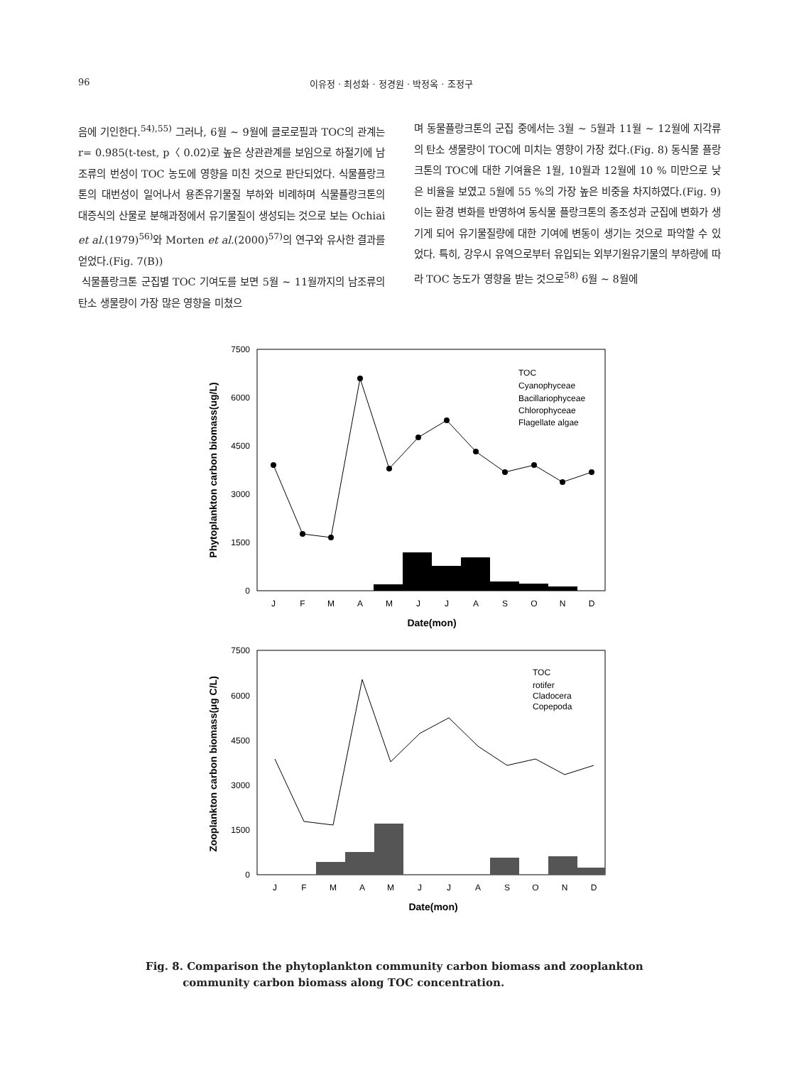96 이유정 · 최성화 · 정경원 · 박정옥 · 조정구
음에 기인한다.<sup>54),55)</sup> 그러나, 6월 ∼ 9월에 클로로필과 TOC의 관계는 r= 0.985(t-test, p〈 0.02)로 높은 상관관계를 보임으로 하절기에 남조류의 번성이 TOC 농도에 영향을 미친 것으로 판단되었다. 식물플랑크톤의 대번성이 일어나서 용존유기물질 부하와 비례하며 식물플랑크톤의 대증식의 산물로 분해과정에서 유기물질이 생성되는 것으로 보는 Ochiai et al.(1979)<sup>56)</sup>와 Morten et al.(2000)<sup>57)</sup>의 연구와 유사한 결과를 얻었다.(Fig. 7(B))
식물플랑크톤 군집별 TOC 기여도를 보면 5월 ∼ 11월까지의 남조류의 탄소 생물량이 가장 많은 영향을 미쳤으
며 동물플랑크톤의 군집 중에서는 3월 ∼ 5월과 11월 ∼ 12월에 지각류의 탄소 생물량이 TOC에 미치는 영향이 가장 컸다.(Fig. 8) 동식물 플랑크톤의 TOC에 대한 기여율은 1월, 10월과 12월에 10 % 미만으로 낮은 비율을 보였고 5월에 55 %의 가장 높은 비중을 차지하였다.(Fig. 9) 이는 환경 변화를 반영하여 동식물 플랑크톤의 종조성과 군집에 변화가 생기게 되어 유기물질량에 대한 기여에 변동이 생기는 것으로 파악할 수 있었다. 특히, 강우시 유역으로부터 유입되는 외부기원유기물의 부하량에 따라 TOC 농도가 영향을 받는 것으로<sup>58)</sup> 6월 ∼ 8월에
7500
6000
4500
3000
1500
0
TOC
Cyanophyceae
Bacillariophyceae
Chlorophyceae
Flagellate algae
J
F
M
A
M
J
J
A
S
O
N
D
Date(mon)
Phytoplankton carbon biomass(ug/L)
7500
6000
4500
3000
1500
0
TOC
rotifer
Cladocera
Copepoda
J
F
M
A
M
J
J
A
S
O
N
D
Date(mon)
Zooplankton carbon biomass(µg C/L)
Fig. 8. Comparison the phytoplankton community carbon biomass and zooplankton
community carbon biomass along TOC concentration.